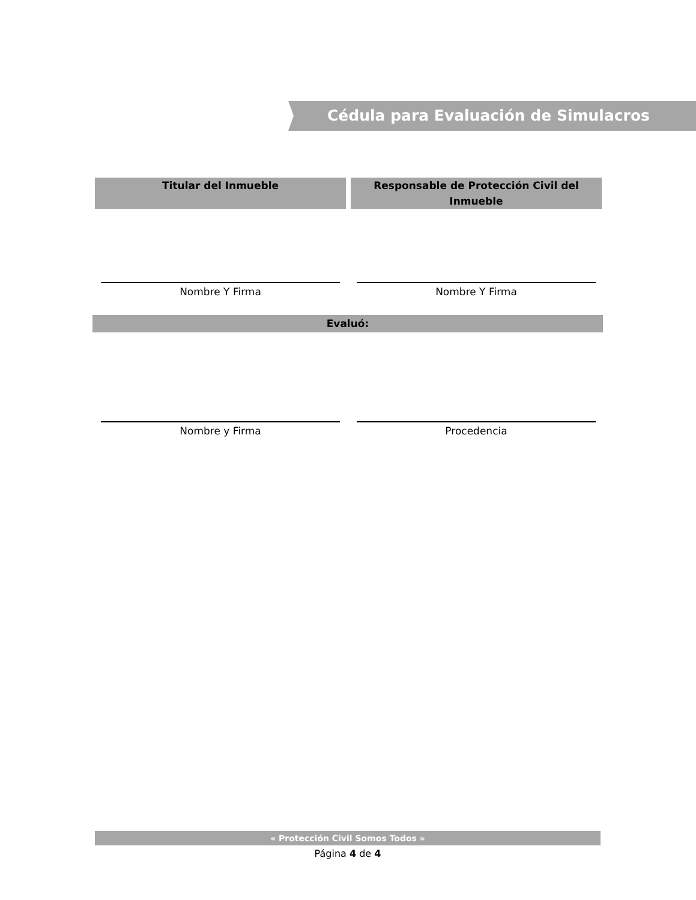Cédula para Evaluación de Simulacros
Titular del Inmueble Responsable de Protección Civil del Inmueble
Nombre Y Firma Nombre Y Firma
Evaluó:
Nombre y Firma Procedencia
« Protección Civil Somos Todos »
Página 4 de 4